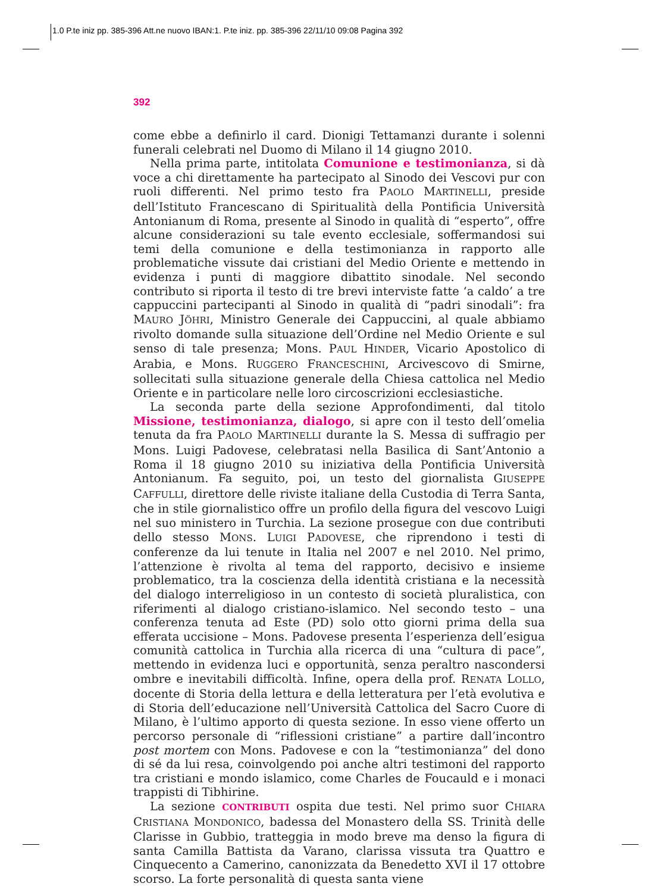1.0 P.te iniz pp. 385-396 Att.ne nuovo IBAN:1. P.te iniz. pp. 385-396 22/11/10 09:08 Pagina 392
392
come ebbe a definirlo il card. Dionigi Tettamanzi durante i solenni funerali celebrati nel Duomo di Milano il 14 giugno 2010.
Nella prima parte, intitolata Comunione e testimonianza, si dà voce a chi direttamente ha partecipato al Sinodo dei Vescovi pur con ruoli differenti. Nel primo testo fra PAOLO MARTINELLI, preside dell’Istituto Francescano di Spiritualità della Pontificia Università Antonianum di Roma, presente al Sinodo in qualità di “esperto”, offre alcune considerazioni su tale evento ecclesiale, soffermandosi sui temi della comunione e della testimonianza in rapporto alle problematiche vissute dai cristiani del Medio Oriente e mettendo in evidenza i punti di maggiore dibattito sinodale. Nel secondo contributo si riporta il testo di tre brevi interviste fatte ‘a caldo’ a tre cappuccini partecipanti al Sinodo in qualità di “padri sinodali”: fra MAURO JÖHRI, Ministro Generale dei Cappuccini, al quale abbiamo rivolto domande sulla situazione dell’Ordine nel Medio Oriente e sul senso di tale presenza; Mons. PAUL HINDER, Vicario Apostolico di Arabia, e Mons. RUGGERO FRANCESCHINI, Arcivescovo di Smirne, sollecitati sulla situazione generale della Chiesa cattolica nel Medio Oriente e in particolare nelle loro circoscrizioni ecclesiastiche.
La seconda parte della sezione Approfondimenti, dal titolo Missione, testimonianza, dialogo, si apre con il testo dell’omelia tenuta da fra PAOLO MARTINELLI durante la S. Messa di suffragio per Mons. Luigi Padovese, celebratasi nella Basilica di Sant’Antonio a Roma il 18 giugno 2010 su iniziativa della Pontificia Università Antonianum. Fa seguito, poi, un testo del giornalista GIUSEPPE CAFFULLI, direttore delle riviste italiane della Custodia di Terra Santa, che in stile giornalistico offre un profilo della figura del vescovo Luigi nel suo ministero in Turchia. La sezione prosegue con due contributi dello stesso MONS. LUIGI PADOVESE, che riprendono i testi di conferenze da lui tenute in Italia nel 2007 e nel 2010. Nel primo, l’attenzione è rivolta al tema del rapporto, decisivo e insieme problematico, tra la coscienza della identità cristiana e la necessità del dialogo interreligioso in un contesto di società pluralistica, con riferimenti al dialogo cristiano-islamico. Nel secondo testo – una conferenza tenuta ad Este (PD) solo otto giorni prima della sua efferata uccisione – Mons. Padovese presenta l’esperienza dell’esigua comunità cattolica in Turchia alla ricerca di una “cultura di pace”, mettendo in evidenza luci e opportunità, senza peraltro nascondersi ombre e inevitabili difficoltà. Infine, opera della prof. RENATA LOLLO, docente di Storia della lettura e della letteratura per l’età evolutiva e di Storia dell’educazione nell’Università Cattolica del Sacro Cuore di Milano, è l’ultimo apporto di questa sezione. In esso viene offerto un percorso personale di “riflessioni cristiane” a partire dall’incontro post mortem con Mons. Padovese e con la “testimonianza” del dono di sé da lui resa, coinvolgendo poi anche altri testimoni del rapporto tra cristiani e mondo islamico, come Charles de Foucauld e i monaci trappisti di Tibhirine.
La sezione CONTRIBUTI ospita due testi. Nel primo suor CHIARA CRISTIANA MONDONICO, badessa del Monastero della SS. Trinità delle Clarisse in Gubbio, tratteggia in modo breve ma denso la figura di santa Camilla Battista da Varano, clarissa vissuta tra Quattro e Cinquecento a Camerino, canonizzata da Benedetto XVI il 17 ottobre scorso. La forte personalità di questa santa viene